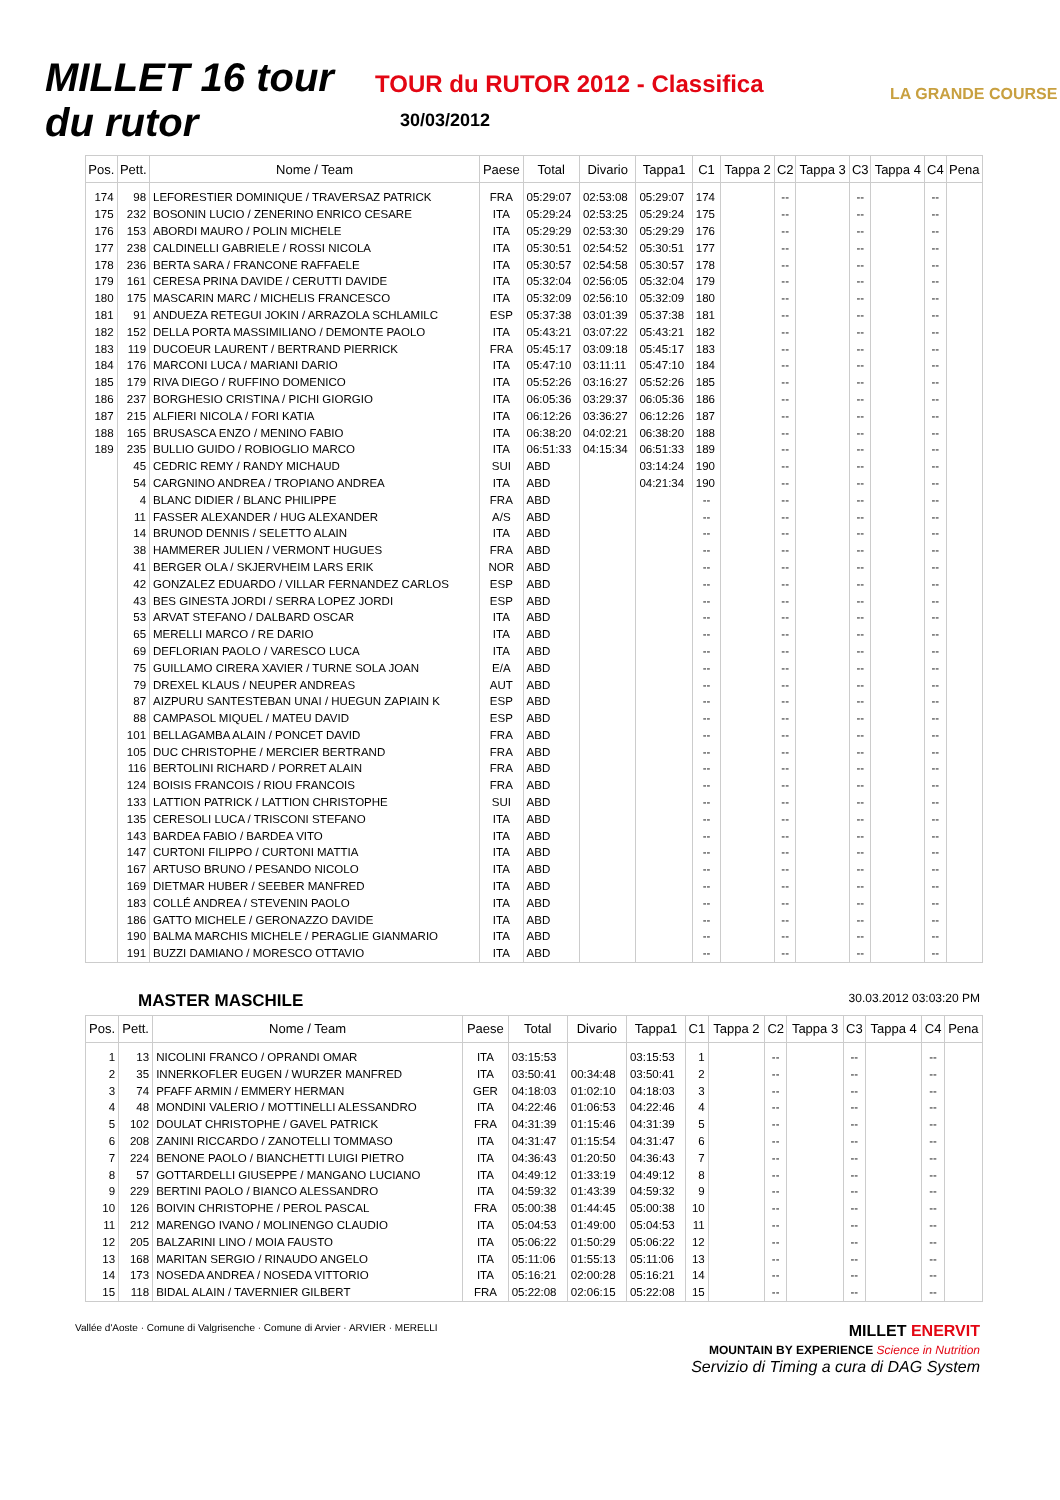MILLET 16 tour du rutor
TOUR du RUTOR 2012 - Classifica
30/03/2012
LA GRANDE COURSE
| Pos. | Pett. | Nome / Team | Paese | Total | Divario | Tappa1 | C1 | Tappa 2 | C2 | Tappa 3 | C3 | Tappa 4 | C4 | Pena |
| --- | --- | --- | --- | --- | --- | --- | --- | --- | --- | --- | --- | --- | --- | --- |
| 174 | 98 | LEFORESTIER DOMINIQUE / TRAVERSAZ PATRICK | FRA | 05:29:07 | 02:53:08 | 05:29:07 | 174 | | -- | | -- | | -- | |
| 175 | 232 | BOSONIN LUCIO / ZENERINO ENRICO CESARE | ITA | 05:29:24 | 02:53:25 | 05:29:24 | 175 | | -- | | -- | | -- | |
| 176 | 153 | ABORDI MAURO / POLIN MICHELE | ITA | 05:29:29 | 02:53:30 | 05:29:29 | 176 | | -- | | -- | | -- | |
| 177 | 238 | CALDINELLI GABRIELE / ROSSI NICOLA | ITA | 05:30:51 | 02:54:52 | 05:30:51 | 177 | | -- | | -- | | -- | |
| 178 | 236 | BERTA SARA / FRANCONE RAFFAELE | ITA | 05:30:57 | 02:54:58 | 05:30:57 | 178 | | -- | | -- | | -- | |
| 179 | 161 | CERESA PRINA DAVIDE / CERUTTI DAVIDE | ITA | 05:32:04 | 02:56:05 | 05:32:04 | 179 | | -- | | -- | | -- | |
| 180 | 175 | MASCARIN MARC / MICHELIS FRANCESCO | ITA | 05:32:09 | 02:56:10 | 05:32:09 | 180 | | -- | | -- | | -- | |
| 181 | 91 | ANDUEZA RETEGUI JOKIN / ARRAZOLA SCHLAMILC | ESP | 05:37:38 | 03:01:39 | 05:37:38 | 181 | | -- | | -- | | -- | |
| 182 | 152 | DELLA PORTA MASSIMILIANO / DEMONTE PAOLO | ITA | 05:43:21 | 03:07:22 | 05:43:21 | 182 | | -- | | -- | | -- | |
| 183 | 119 | DUCOEUR LAURENT / BERTRAND PIERRICK | FRA | 05:45:17 | 03:09:18 | 05:45:17 | 183 | | -- | | -- | | -- | |
| 184 | 176 | MARCONI LUCA / MARIANI DARIO | ITA | 05:47:10 | 03:11:11 | 05:47:10 | 184 | | -- | | -- | | -- | |
| 185 | 179 | RIVA DIEGO / RUFFINO DOMENICO | ITA | 05:52:26 | 03:16:27 | 05:52:26 | 185 | | -- | | -- | | -- | |
| 186 | 237 | BORGHESIO CRISTINA / PICHI GIORGIO | ITA | 06:05:36 | 03:29:37 | 06:05:36 | 186 | | -- | | -- | | -- | |
| 187 | 215 | ALFIERI NICOLA / FORI KATIA | ITA | 06:12:26 | 03:36:27 | 06:12:26 | 187 | | -- | | -- | | -- | |
| 188 | 165 | BRUSASCA ENZO / MENINO FABIO | ITA | 06:38:20 | 04:02:21 | 06:38:20 | 188 | | -- | | -- | | -- | |
| 189 | 235 | BULLIO GUIDO / ROBIOGLIO MARCO | ITA | 06:51:33 | 04:15:34 | 06:51:33 | 189 | | -- | | -- | | -- | |
| | 45 | CEDRIC REMY / RANDY MICHAUD | SUI | ABD | | 03:14:24 | 190 | | -- | | -- | | -- | |
| | 54 | CARGNINO ANDREA / TROPIANO ANDREA | ITA | ABD | | 04:21:34 | 190 | | -- | | -- | | -- | |
| | 4 | BLANC DIDIER / BLANC PHILIPPE | FRA | ABD | | | -- | | -- | | -- | | -- | |
| | 11 | FASSER ALEXANDER / HUG ALEXANDER | A/S | ABD | | | -- | | -- | | -- | | -- | |
| | 14 | BRUNOD DENNIS / SELETTO ALAIN | ITA | ABD | | | -- | | -- | | -- | | -- | |
| | 38 | HAMMERER JULIEN / VERMONT HUGUES | FRA | ABD | | | -- | | -- | | -- | | -- | |
| | 41 | BERGER OLA / SKJERVHEIM LARS ERIK | NOR | ABD | | | -- | | -- | | -- | | -- | |
| | 42 | GONZALEZ EDUARDO / VILLAR FERNANDEZ CARLOS | ESP | ABD | | | -- | | -- | | -- | | -- | |
| | 43 | BES GINESTA JORDI / SERRA LOPEZ JORDI | ESP | ABD | | | -- | | -- | | -- | | -- | |
| | 53 | ARVAT STEFANO / DALBARD OSCAR | ITA | ABD | | | -- | | -- | | -- | | -- | |
| | 65 | MERELLI MARCO / RE DARIO | ITA | ABD | | | -- | | -- | | -- | | -- | |
| | 69 | DEFLORIAN PAOLO / VARESCO LUCA | ITA | ABD | | | -- | | -- | | -- | | -- | |
| | 75 | GUILLAMO CIRERA XAVIER / TURNE SOLA JOAN | E/A | ABD | | | -- | | -- | | -- | | -- | |
| | 79 | DREXEL KLAUS / NEUPER ANDREAS | AUT | ABD | | | -- | | -- | | -- | | -- | |
| | 87 | AIZPURU SANTESTEBAN UNAI / HUEGUN ZAPIAIN K | ESP | ABD | | | -- | | -- | | -- | | -- | |
| | 88 | CAMPASOL MIQUEL / MATEU DAVID | ESP | ABD | | | -- | | -- | | -- | | -- | |
| | 101 | BELLAGAMBA ALAIN / PONCET DAVID | FRA | ABD | | | -- | | -- | | -- | | -- | |
| | 105 | DUC CHRISTOPHE / MERCIER BERTRAND | FRA | ABD | | | -- | | -- | | -- | | -- | |
| | 116 | BERTOLINI RICHARD / PORRET ALAIN | FRA | ABD | | | -- | | -- | | -- | | -- | |
| | 124 | BOISIS FRANCOIS / RIOU FRANCOIS | FRA | ABD | | | -- | | -- | | -- | | -- | |
| | 133 | LATTION PATRICK / LATTION CHRISTOPHE | SUI | ABD | | | -- | | -- | | -- | | -- | |
| | 135 | CERESOLI LUCA / TRISCONI STEFANO | ITA | ABD | | | -- | | -- | | -- | | -- | |
| | 143 | BARDEA FABIO / BARDEA VITO | ITA | ABD | | | -- | | -- | | -- | | -- | |
| | 147 | CURTONI FILIPPO / CURTONI MATTIA | ITA | ABD | | | -- | | -- | | -- | | -- | |
| | 167 | ARTUSO BRUNO / PESANDO NICOLO | ITA | ABD | | | -- | | -- | | -- | | -- | |
| | 169 | DIETMAR HUBER / SEEBER MANFRED | ITA | ABD | | | -- | | -- | | -- | | -- | |
| | 183 | COLLÉ ANDREA / STEVENIN PAOLO | ITA | ABD | | | -- | | -- | | -- | | -- | |
| | 186 | GATTO MICHELE / GERONAZZO DAVIDE | ITA | ABD | | | -- | | -- | | -- | | -- | |
| | 190 | BALMA MARCHIS MICHELE / PERAGLIE GIANMARIO | ITA | ABD | | | -- | | -- | | -- | | -- | |
| | 191 | BUZZI DAMIANO / MORESCO OTTAVIO | ITA | ABD | | | -- | | -- | | -- | | -- | |
MASTER MASCHILE 30.03.2012 03:03:20 PM
| Pos. | Pett. | Nome / Team | Paese | Total | Divario | Tappa1 | C1 | Tappa 2 | C2 | Tappa 3 | C3 | Tappa 4 | C4 | Pena |
| --- | --- | --- | --- | --- | --- | --- | --- | --- | --- | --- | --- | --- | --- | --- |
| 1 | 13 | NICOLINI FRANCO / OPRANDI OMAR | ITA | 03:15:53 | | 03:15:53 | 1 | | -- | | -- | | -- | |
| 2 | 35 | INNERKOFLER EUGEN / WURZER MANFRED | ITA | 03:50:41 | 00:34:48 | 03:50:41 | 2 | | -- | | -- | | -- | |
| 3 | 74 | PFAFF ARMIN / EMMERY HERMAN | GER | 04:18:03 | 01:02:10 | 04:18:03 | 3 | | -- | | -- | | -- | |
| 4 | 48 | MONDINI VALERIO / MOTTINELLI ALESSANDRO | ITA | 04:22:46 | 01:06:53 | 04:22:46 | 4 | | -- | | -- | | -- | |
| 5 | 102 | DOULAT CHRISTOPHE / GAVEL PATRICK | FRA | 04:31:39 | 01:15:46 | 04:31:39 | 5 | | -- | | -- | | -- | |
| 6 | 208 | ZANINI RICCARDO / ZANOTELLI TOMMASO | ITA | 04:31:47 | 01:15:54 | 04:31:47 | 6 | | -- | | -- | | -- | |
| 7 | 224 | BENONE PAOLO / BIANCHETTI LUIGI PIETRO | ITA | 04:36:43 | 01:20:50 | 04:36:43 | 7 | | -- | | -- | | -- | |
| 8 | 57 | GOTTARDELLI GIUSEPPE / MANGANO LUCIANO | ITA | 04:49:12 | 01:33:19 | 04:49:12 | 8 | | -- | | -- | | -- | |
| 9 | 229 | BERTINI PAOLO / BIANCO ALESSANDRO | ITA | 04:59:32 | 01:43:39 | 04:59:32 | 9 | | -- | | -- | | -- | |
| 10 | 126 | BOIVIN CHRISTOPHE / PEROL PASCAL | FRA | 05:00:38 | 01:44:45 | 05:00:38 | 10 | | -- | | -- | | -- | |
| 11 | 212 | MARENGO IVANO / MOLINENGO CLAUDIO | ITA | 05:04:53 | 01:49:00 | 05:04:53 | 11 | | -- | | -- | | -- | |
| 12 | 205 | BALZARINI LINO / MOIA FAUSTO | ITA | 05:06:22 | 01:50:29 | 05:06:22 | 12 | | -- | | -- | | -- | |
| 13 | 168 | MARITAN SERGIO / RINAUDO ANGELO | ITA | 05:11:06 | 01:55:13 | 05:11:06 | 13 | | -- | | -- | | -- | |
| 14 | 173 | NOSEDA ANDREA / NOSEDA VITTORIO | ITA | 05:16:21 | 02:00:28 | 05:16:21 | 14 | | -- | | -- | | -- | |
| 15 | 118 | BIDAL ALAIN / TAVERNIER GILBERT | FRA | 05:22:08 | 02:06:15 | 05:22:08 | 15 | | -- | | -- | | -- | |
Vallée d'Aoste · Comune di Valgrisenche · Comune di Arvier · ARVIER · MERELLI
MILLET ENERVIT
MOUNTAIN BY EXPERIENCE Science in Nutrition
Servizio di Timing a cura di DAG System